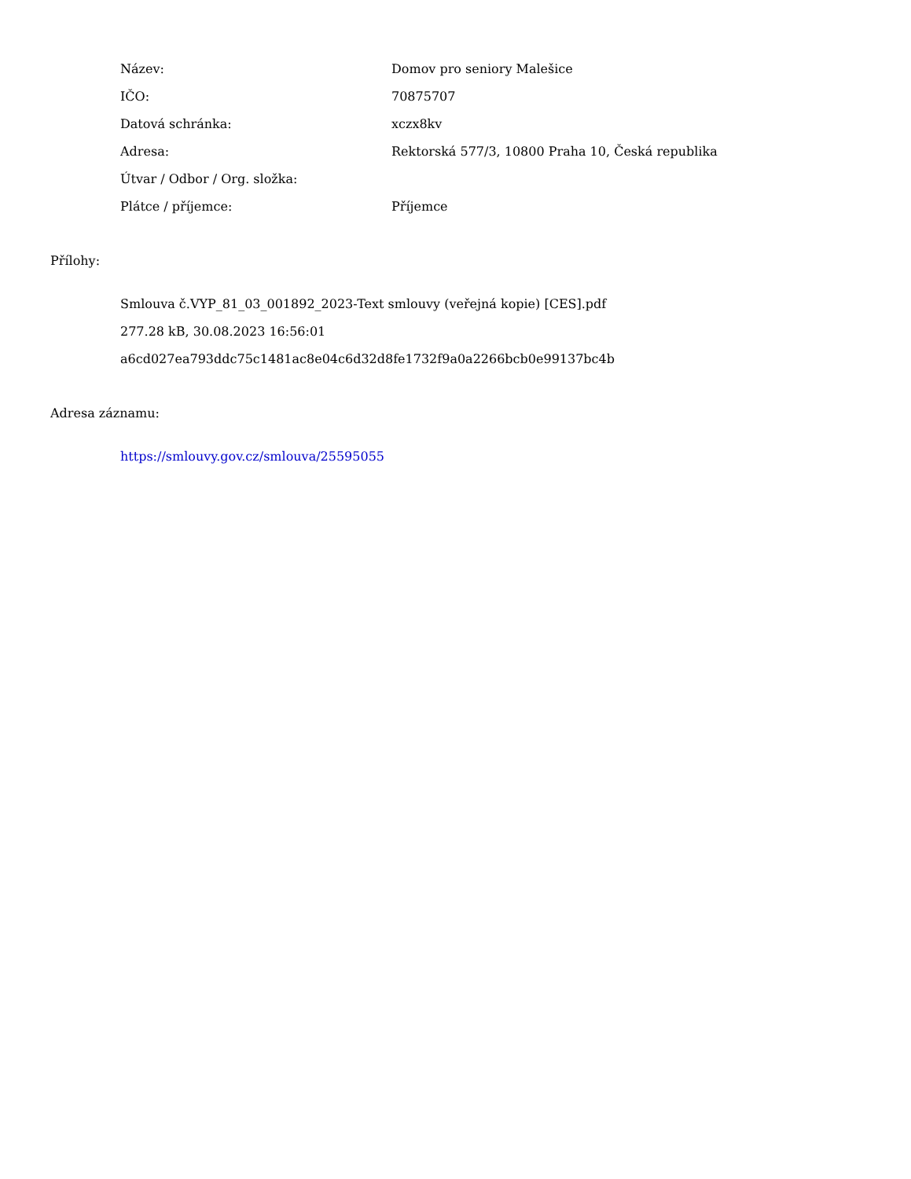| Název: | Domov pro seniory Malešice |
| IČO: | 70875707 |
| Datová schránka: | xczx8kv |
| Adresa: | Rektorská 577/3, 10800 Praha 10, Česká republika |
| Útvar / Odbor / Org. složka: | |
| Plátce / příjemce: | Příjemce |
Přílohy:
Smlouva č.VYP_81_03_001892_2023-Text smlouvy (veřejná kopie) [CES].pdf
277.28 kB, 30.08.2023 16:56:01
a6cd027ea793ddc75c1481ac8e04c6d32d8fe1732f9a0a2266bcb0e99137bc4b
Adresa záznamu:
https://smlouvy.gov.cz/smlouva/25595055